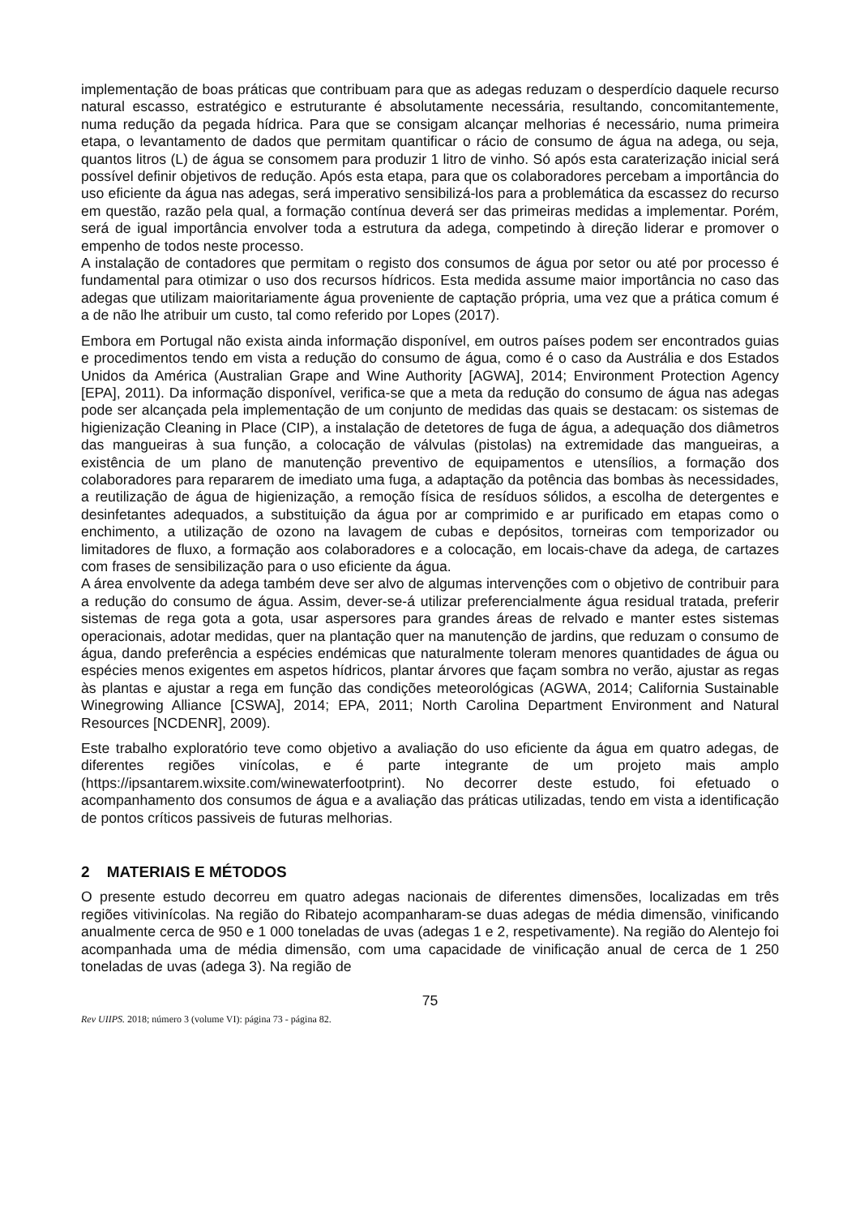implementação de boas práticas que contribuam para que as adegas reduzam o desperdício daquele recurso natural escasso, estratégico e estruturante é absolutamente necessária, resultando, concomitantemente, numa redução da pegada hídrica. Para que se consigam alcançar melhorias é necessário, numa primeira etapa, o levantamento de dados que permitam quantificar o rácio de consumo de água na adega, ou seja, quantos litros (L) de água se consomem para produzir 1 litro de vinho. Só após esta caraterização inicial será possível definir objetivos de redução. Após esta etapa, para que os colaboradores percebam a importância do uso eficiente da água nas adegas, será imperativo sensibilizá-los para a problemática da escassez do recurso em questão, razão pela qual, a formação contínua deverá ser das primeiras medidas a implementar. Porém, será de igual importância envolver toda a estrutura da adega, competindo à direção liderar e promover o empenho de todos neste processo.
A instalação de contadores que permitam o registo dos consumos de água por setor ou até por processo é fundamental para otimizar o uso dos recursos hídricos. Esta medida assume maior importância no caso das adegas que utilizam maioritariamente água proveniente de captação própria, uma vez que a prática comum é a de não lhe atribuir um custo, tal como referido por Lopes (2017).
Embora em Portugal não exista ainda informação disponível, em outros países podem ser encontrados guias e procedimentos tendo em vista a redução do consumo de água, como é o caso da Austrália e dos Estados Unidos da América (Australian Grape and Wine Authority [AGWA], 2014; Environment Protection Agency [EPA], 2011). Da informação disponível, verifica-se que a meta da redução do consumo de água nas adegas pode ser alcançada pela implementação de um conjunto de medidas das quais se destacam: os sistemas de higienização Cleaning in Place (CIP), a instalação de detetores de fuga de água, a adequação dos diâmetros das mangueiras à sua função, a colocação de válvulas (pistolas) na extremidade das mangueiras, a existência de um plano de manutenção preventivo de equipamentos e utensílios, a formação dos colaboradores para repararem de imediato uma fuga, a adaptação da potência das bombas às necessidades, a reutilização de água de higienização, a remoção física de resíduos sólidos, a escolha de detergentes e desinfetantes adequados, a substituição da água por ar comprimido e ar purificado em etapas como o enchimento, a utilização de ozono na lavagem de cubas e depósitos, torneiras com temporizador ou limitadores de fluxo, a formação aos colaboradores e a colocação, em locais-chave da adega, de cartazes com frases de sensibilização para o uso eficiente da água.
A área envolvente da adega também deve ser alvo de algumas intervenções com o objetivo de contribuir para a redução do consumo de água. Assim, dever-se-á utilizar preferencialmente água residual tratada, preferir sistemas de rega gota a gota, usar aspersores para grandes áreas de relvado e manter estes sistemas operacionais, adotar medidas, quer na plantação quer na manutenção de jardins, que reduzam o consumo de água, dando preferência a espécies endémicas que naturalmente toleram menores quantidades de água ou espécies menos exigentes em aspetos hídricos, plantar árvores que façam sombra no verão, ajustar as regas às plantas e ajustar a rega em função das condições meteorológicas (AGWA, 2014; California Sustainable Winegrowing Alliance [CSWA], 2014; EPA, 2011; North Carolina Department Environment and Natural Resources [NCDENR], 2009).
Este trabalho exploratório teve como objetivo a avaliação do uso eficiente da água em quatro adegas, de diferentes regiões vinícolas, e é parte integrante de um projeto mais amplo (https://ipsantarem.wixsite.com/winewaterfootprint). No decorrer deste estudo, foi efetuado o acompanhamento dos consumos de água e a avaliação das práticas utilizadas, tendo em vista a identificação de pontos críticos passiveis de futuras melhorias.
2 MATERIAIS E MÉTODOS
O presente estudo decorreu em quatro adegas nacionais de diferentes dimensões, localizadas em três regiões vitivinícolas. Na região do Ribatejo acompanharam-se duas adegas de média dimensão, vinificando anualmente cerca de 950 e 1 000 toneladas de uvas (adegas 1 e 2, respetivamente). Na região do Alentejo foi acompanhada uma de média dimensão, com uma capacidade de vinificação anual de cerca de 1 250 toneladas de uvas (adega 3). Na região de
75
Rev UIIPS. 2018; número 3 (volume VI): página 73 - página 82.